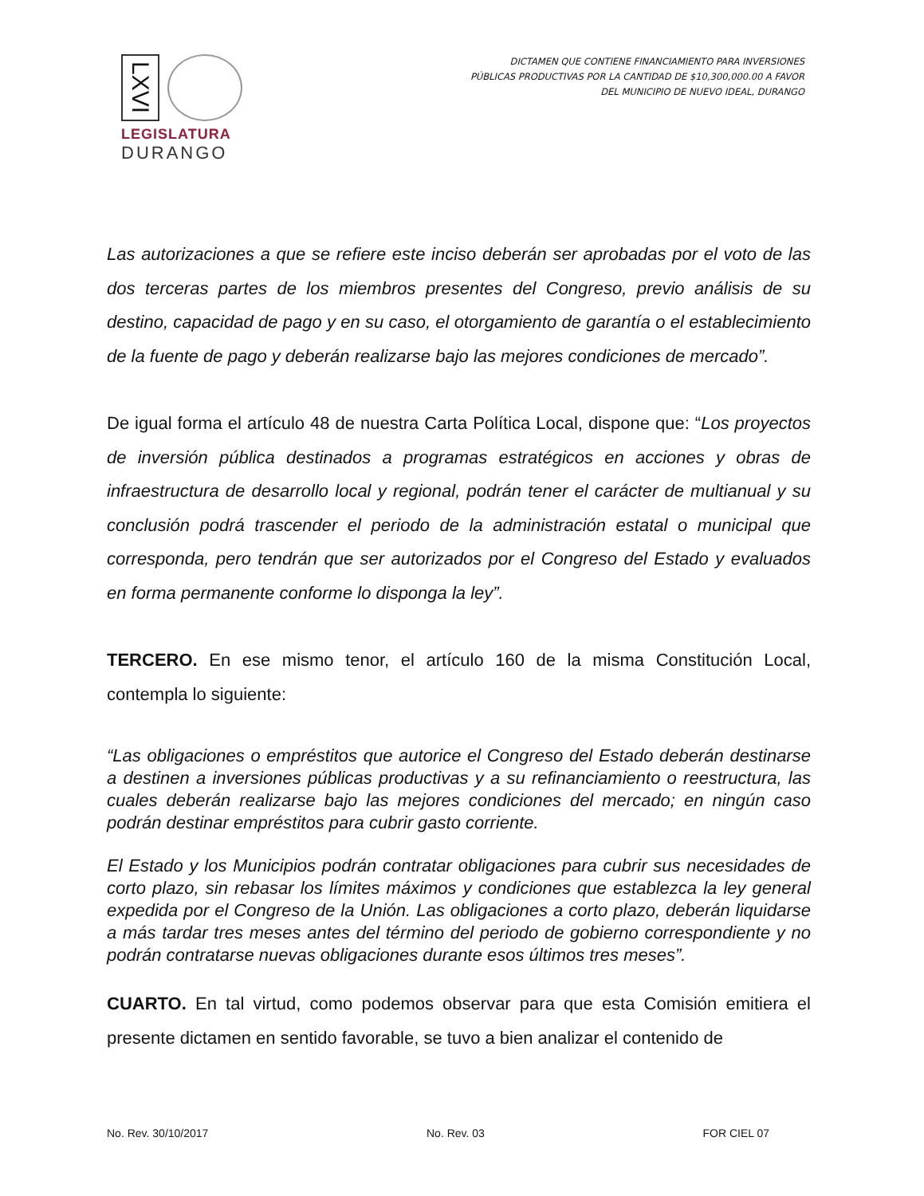LXVI
LEGISLATURA
DURANGO
DICTAMEN QUE CONTIENE FINANCIAMIENTO PARA INVERSIONES PÚBLICAS PRODUCTIVAS POR LA CANTIDAD DE $10,300,000.00 A FAVOR DEL MUNICIPIO DE NUEVO IDEAL, DURANGO
Las autorizaciones a que se refiere este inciso deberán ser aprobadas por el voto de las dos terceras partes de los miembros presentes del Congreso, previo análisis de su destino, capacidad de pago y en su caso, el otorgamiento de garantía o el establecimiento de la fuente de pago y deberán realizarse bajo las mejores condiciones de mercado”.
De igual forma el artículo 48 de nuestra Carta Política Local, dispone que: “Los proyectos de inversión pública destinados a programas estratégicos en acciones y obras de infraestructura de desarrollo local y regional, podrán tener el carácter de multianual y su conclusión podrá trascender el periodo de la administración estatal o municipal que corresponda, pero tendrán que ser autorizados por el Congreso del Estado y evaluados en forma permanente conforme lo disponga la ley”.
TERCERO. En ese mismo tenor, el artículo 160 de la misma Constitución Local, contempla lo siguiente:
“Las obligaciones o empréstitos que autorice el Congreso del Estado deberán destinarse a destinen a inversiones públicas productivas y a su refinanciamiento o reestructura, las cuales deberán realizarse bajo las mejores condiciones del mercado; en ningún caso podrán destinar empréstitos para cubrir gasto corriente.
El Estado y los Municipios podrán contratar obligaciones para cubrir sus necesidades de corto plazo, sin rebasar los límites máximos y condiciones que establezca la ley general expedida por el Congreso de la Unión. Las obligaciones a corto plazo, deberán liquidarse a más tardar tres meses antes del término del periodo de gobierno correspondiente y no podrán contratarse nuevas obligaciones durante esos últimos tres meses”.
CUARTO. En tal virtud, como podemos observar para que esta Comisión emitiera el presente dictamen en sentido favorable, se tuvo a bien analizar el contenido de
No. Rev. 30/10/2017 No. Rev. 03 FOR CIEL 07